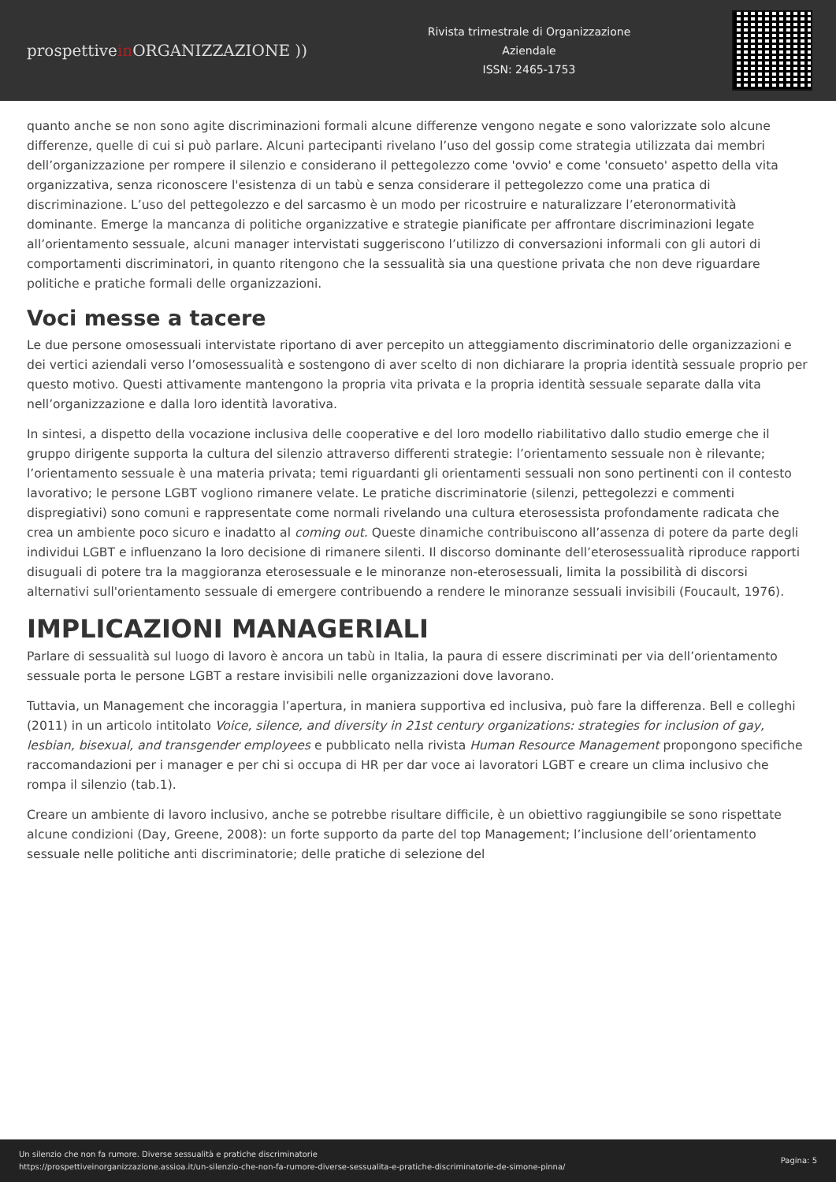prospettivein ORGANIZZAZIONE ))
Rivista trimestrale di Organizzazione Aziendale
ISSN: 2465-1753
quanto anche se non sono agite discriminazioni formali alcune differenze vengono negate e sono valorizzate solo alcune differenze, quelle di cui si può parlare. Alcuni partecipanti rivelano l’uso del gossip come strategia utilizzata dai membri dell’organizzazione per rompere il silenzio e considerano il pettegolezzo come 'ovvio' e come 'consueto' aspetto della vita organizzativa, senza riconoscere l'esistenza di un tabù e senza considerare il pettegolezzo come una pratica di discriminazione. L’uso del pettegolezzo e del sarcasmo è un modo per ricostruire e naturalizzare l’eteronormatività dominante. Emerge la mancanza di politiche organizzative e strategie pianificate per affrontare discriminazioni legate all’orientamento sessuale, alcuni manager intervistati suggeriscono l’utilizzo di conversazioni informali con gli autori di comportamenti discriminatori, in quanto ritengono che la sessualità sia una questione privata che non deve riguardare politiche e pratiche formali delle organizzazioni.
Voci messe a tacere
Le due persone omosessuali intervistate riportano di aver percepito un atteggiamento discriminatorio delle organizzazioni e dei vertici aziendali verso l’omosessualità e sostengono di aver scelto di non dichiarare la propria identità sessuale proprio per questo motivo. Questi attivamente mantengono la propria vita privata e la propria identità sessuale separate dalla vita nell’organizzazione e dalla loro identità lavorativa.
In sintesi, a dispetto della vocazione inclusiva delle cooperative e del loro modello riabilitativo dallo studio emerge che il gruppo dirigente supporta la cultura del silenzio attraverso differenti strategie: l’orientamento sessuale non è rilevante; l’orientamento sessuale è una materia privata; temi riguardanti gli orientamenti sessuali non sono pertinenti con il contesto lavorativo; le persone LGBT vogliono rimanere velate. Le pratiche discriminatorie (silenzi, pettegolezzi e commenti dispregiativi) sono comuni e rappresentate come normali rivelando una cultura eterosessista profondamente radicata che crea un ambiente poco sicuro e inadatto al coming out. Queste dinamiche contribuiscono all’assenza di potere da parte degli individui LGBT e influenzano la loro decisione di rimanere silenti. Il discorso dominante dell’eterosessualità riproduce rapporti disuguali di potere tra la maggioranza eterosessuale e le minoranze non-eterosessuali, limita la possibilità di discorsi alternativi sull'orientamento sessuale di emergere contribuendo a rendere le minoranze sessuali invisibili (Foucault, 1976).
IMPLICAZIONI MANAGERIALI
Parlare di sessualità sul luogo di lavoro è ancora un tabù in Italia, la paura di essere discriminati per via dell’orientamento sessuale porta le persone LGBT a restare invisibili nelle organizzazioni dove lavorano.
Tuttavia, un Management che incoraggia l’apertura, in maniera supportiva ed inclusiva, può fare la differenza. Bell e colleghi (2011) in un articolo intitolato Voice, silence, and diversity in 21st century organizations: strategies for inclusion of gay, lesbian, bisexual, and transgender employees e pubblicato nella rivista Human Resource Management propongono specifiche raccomandazioni per i manager e per chi si occupa di HR per dar voce ai lavoratori LGBT e creare un clima inclusivo che rompa il silenzio (tab.1).
Creare un ambiente di lavoro inclusivo, anche se potrebbe risultare difficile, è un obiettivo raggiungibile se sono rispettate alcune condizioni (Day, Greene, 2008): un forte supporto da parte del top Management; l’inclusione dell’orientamento sessuale nelle politiche anti discriminatorie; delle pratiche di selezione del
Un silenzio che non fa rumore. Diverse sessualità e pratiche discriminatorie
https://prospettiveinorganizzazione.assioa.it/un-silenzio-che-non-fa-rumore-diverse-sessualita-e-pratiche-discriminatorie-de-simone-pinna/
Pagina: 5